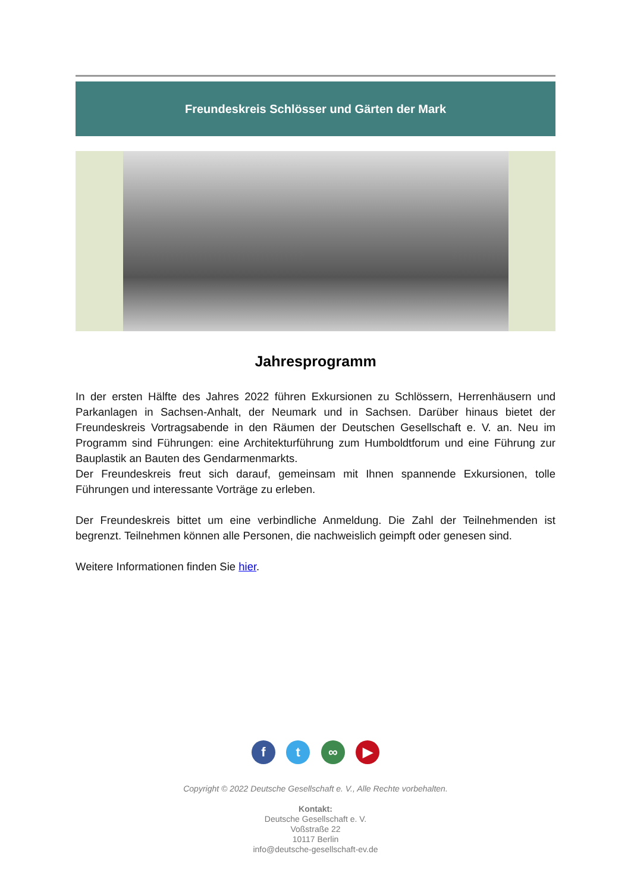Freundeskreis Schlösser und Gärten der Mark
Jahresprogramm
In der ersten Hälfte des Jahres 2022 führen Exkursionen zu Schlössern, Herrenhäusern und Parkanlagen in Sachsen-Anhalt, der Neumark und in Sachsen. Darüber hinaus bietet der Freundeskreis Vortragsabende in den Räumen der Deutschen Gesellschaft e. V. an. Neu im Programm sind Führungen: eine Architekturführung zum Humboldtforum und eine Führung zur Bauplastik an Bauten des Gendarmenmarkts.
Der Freundeskreis freut sich darauf, gemeinsam mit Ihnen spannende Exkursionen, tolle Führungen und interessante Vorträge zu erleben.
Der Freundeskreis bittet um eine verbindliche Anmeldung. Die Zahl der Teilnehmenden ist begrenzt. Teilnehmen können alle Personen, die nachweislich geimpft oder genesen sind.
Weitere Informationen finden Sie hier.
f t ∞ ▶
Copyright © 2022 Deutsche Gesellschaft e. V., Alle Rechte vorbehalten.
Kontakt:
Deutsche Gesellschaft e. V.
Voßstraße 22
10117 Berlin
info@deutsche-gesellschaft-ev.de